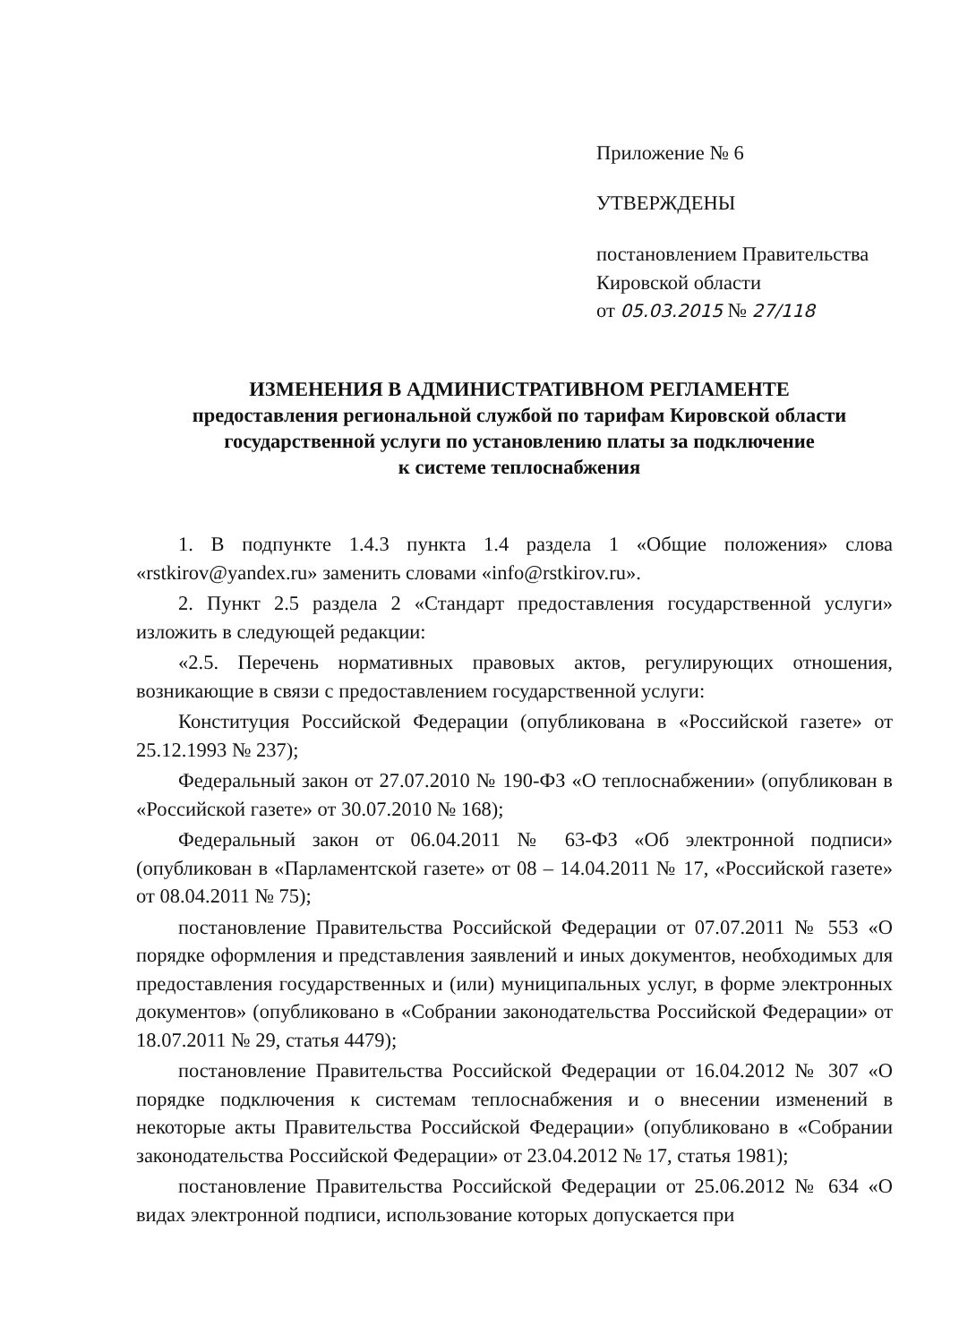Приложение № 6
УТВЕРЖДЕНЫ
постановлением Правительства
Кировской области
от 05.03.2015 № 27/118
ИЗМЕНЕНИЯ В АДМИНИСТРАТИВНОМ РЕГЛАМЕНТЕ
предоставления региональной службой по тарифам Кировской области
государственной услуги по установлению платы за подключение
к системе теплоснабжения
1. В подпункте 1.4.3 пункта 1.4 раздела 1 «Общие положения» слова «rstkirov@yandex.ru» заменить словами «info@rstkirov.ru».
2. Пункт 2.5 раздела 2 «Стандарт предоставления государственной услуги» изложить в следующей редакции:
«2.5. Перечень нормативных правовых актов, регулирующих отношения, возникающие в связи с предоставлением государственной услуги:
Конституция Российской Федерации (опубликована в «Российской газете» от 25.12.1993 № 237);
Федеральный закон от 27.07.2010 № 190-ФЗ «О теплоснабжении» (опубликован в «Российской газете» от 30.07.2010 № 168);
Федеральный закон от 06.04.2011 № 63-ФЗ «Об электронной подписи» (опубликован в «Парламентской газете» от 08 – 14.04.2011 № 17, «Российской газете» от 08.04.2011 № 75);
постановление Правительства Российской Федерации от 07.07.2011 № 553 «О порядке оформления и представления заявлений и иных документов, необходимых для предоставления государственных и (или) муниципальных услуг, в форме электронных документов» (опубликовано в «Собрании законодательства Российской Федерации» от 18.07.2011 № 29, статья 4479);
постановление Правительства Российской Федерации от 16.04.2012 № 307 «О порядке подключения к системам теплоснабжения и о внесении изменений в некоторые акты Правительства Российской Федерации» (опубликовано в «Собрании законодательства Российской Федерации» от 23.04.2012 № 17, статья 1981);
постановление Правительства Российской Федерации от 25.06.2012 № 634 «О видах электронной подписи, использование которых допускается при